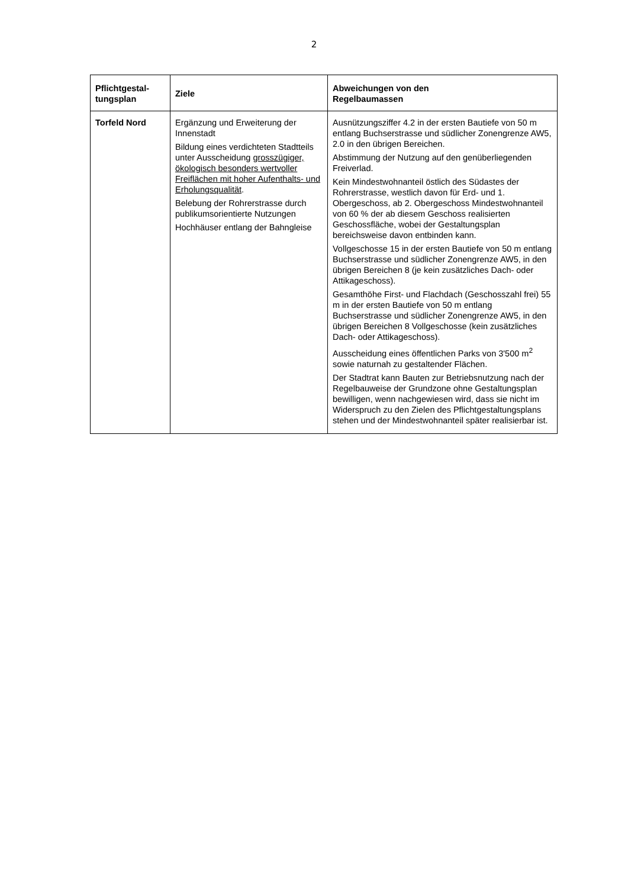2
| Pflichtgestal- tungsplan | Ziele | Abweichungen von den Regelbaumassen |
| --- | --- | --- |
| Torfeld Nord | Ergänzung und Erweiterung der Innenstadt Bildung eines verdichteten Stadtteils unter Ausscheidung grosszügiger, ökologisch besonders wertvoller Freiflächen mit hoher Aufenthalts- und Erholungsqualität . Belebung der Rohrerstrasse durch publikumsorientierte Nutzungen Hochhäuser entlang der Bahngleise | Ausnützungsziffer 4.2 in der ersten Bautiefe von 50 m entlang Buchserstrasse und südlicher Zonengrenze AW5, 2.0 in den übrigen Bereichen. Abstimmung der Nutzung auf den genüberliegenden Freiverlad. Kein Mindestwohnanteil östlich des Südastes der Rohrerstrasse, westlich davon für Erd- und 1. Obergeschoss, ab 2. Obergeschoss Mindestwohnanteil von 60 % der ab diesem Geschoss realisierten Geschossfläche, wobei der Gestaltungsplan bereichsweise davon entbinden kann. Vollgeschosse 15 in der ersten Bautiefe von 50 m entlang Buchserstrasse und südlicher Zonengrenze AW5, in den übrigen Bereichen 8 (je kein zusätzliches Dach- oder Attikageschoss). Gesamthöhe First- und Flachdach (Geschosszahl frei) 55 m in der ersten Bautiefe von 50 m entlang Buchserstrasse und südlicher Zonengrenze AW5, in den übrigen Bereichen 8 Vollgeschosse (kein zusätzliches Dach- oder Attikageschoss). Ausscheidung eines öffentlichen Parks von 3'500 m<sup>2</sup> sowie naturnah zu gestaltender Flächen. Der Stadtrat kann Bauten zur Betriebsnutzung nach der Regelbauweise der Grundzone ohne Gestaltungsplan bewilligen, wenn nachgewiesen wird, dass sie nicht im Widerspruch zu den Zielen des Pflichtgestaltungsplans stehen und der Mindestwohnanteil später realisierbar ist. |